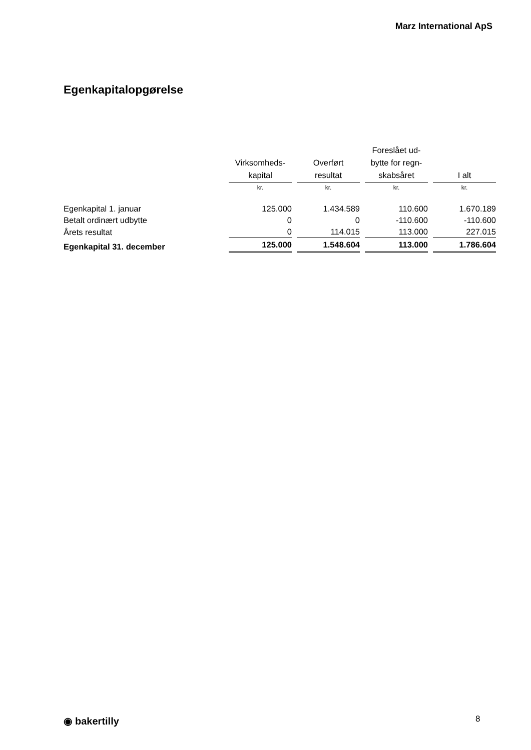Marz International ApS
Egenkapitalopgørelse
| | Virksomheds- kapital | Overført resultat | Foreslået ud- bytte for regn- skabsåret | I alt |
| --- | --- | --- | --- | --- |
| | kr. | kr. | kr. | kr. |
| Egenkapital 1. januar | 125.000 | 1.434.589 | 110.600 | 1.670.189 |
| Betalt ordinært udbytte | 0 | 0 | -110.600 | -110.600 |
| Årets resultat | 0 | 114.015 | 113.000 | 227.015 |
| Egenkapital 31. december | 125.000 | 1.548.604 | 113.000 | 1.786.604 |
◉ bakertilly 8